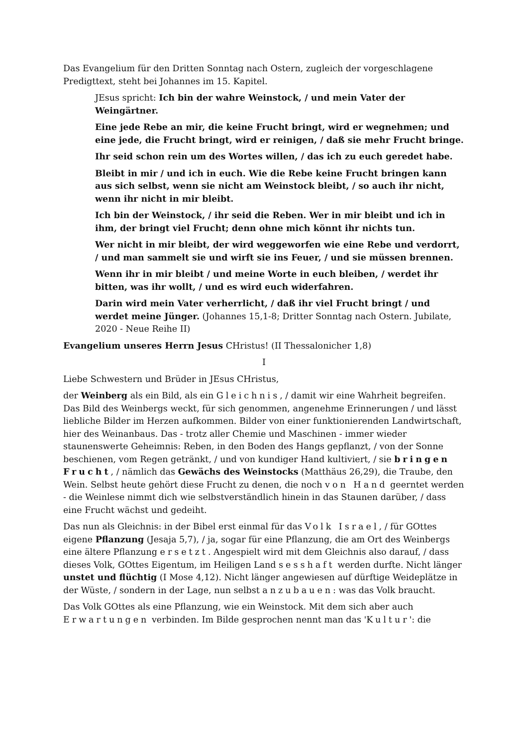Das Evangelium für den Dritten Sonntag nach Ostern, zugleich der vorgeschlagene Predigttext, steht bei Johannes im 15. Kapitel.
JEsus spricht: Ich bin der wahre Weinstock, / und mein Vater der Weingärtner.
Eine jede Rebe an mir, die keine Frucht bringt, wird er wegnehmen; und eine jede, die Frucht bringt, wird er reinigen, / daß sie mehr Frucht bringe.
Ihr seid schon rein um des Wortes willen, / das ich zu euch geredet habe.
Bleibt in mir / und ich in euch. Wie die Rebe keine Frucht bringen kann aus sich selbst, wenn sie nicht am Weinstock bleibt, / so auch ihr nicht, wenn ihr nicht in mir bleibt.
Ich bin der Weinstock, / ihr seid die Reben. Wer in mir bleibt und ich in ihm, der bringt viel Frucht; denn ohne mich könnt ihr nichts tun.
Wer nicht in mir bleibt, der wird weggeworfen wie eine Rebe und verdorrt, / und man sammelt sie und wirft sie ins Feuer, / und sie müssen brennen.
Wenn ihr in mir bleibt / und meine Worte in euch bleiben, / werdet ihr bitten, was ihr wollt, / und es wird euch widerfahren.
Darin wird mein Vater verherrlicht, / daß ihr viel Frucht bringt / und werdet meine Jünger. (Johannes 15,1-8; Dritter Sonntag nach Ostern. Jubilate, 2020 - Neue Reihe II)
Evangelium unseres Herrn Jesus CHristus! (II Thessalonicher 1,8)
I
Liebe Schwestern und Brüder in JEsus CHristus,
der Weinberg als ein Bild, als ein Gleichnis, / damit wir eine Wahrheit begreifen. Das Bild des Weinbergs weckt, für sich genommen, angenehme Erinnerungen / und lässt liebliche Bilder im Herzen aufkommen. Bilder von einer funktionierenden Landwirtschaft, hier des Weinanbaus. Das - trotz aller Chemie und Maschinen - immer wieder staunenswerte Geheimnis: Reben, in den Boden des Hangs gepflanzt, / von der Sonne beschienen, vom Regen getränkt, / und von kundiger Hand kultiviert, / sie bringen Frucht, / nämlich das Gewächs des Weinstocks (Matthäus 26,29), die Traube, den Wein. Selbst heute gehört diese Frucht zu denen, die noch von Hand geerntet werden - die Weinlese nimmt dich wie selbstverständlich hinein in das Staunen darüber, / dass eine Frucht wächst und gedeiht.
Das nun als Gleichnis: in der Bibel erst einmal für das Volk Israel, / für GOttes eigene Pflanzung (Jesaja 5,7), / ja, sogar für eine Pflanzung, die am Ort des Weinbergs eine ältere Pflanzung ersetzt. Angespielt wird mit dem Gleichnis also darauf, / dass dieses Volk, GOttes Eigentum, im Heiligen Land sesshaft werden durfte. Nicht länger unstet und flüchtig (I Mose 4,12). Nicht länger angewiesen auf dürftige Weideplätze in der Wüste, / sondern in der Lage, nun selbst anzubauen: was das Volk braucht.
Das Volk GOttes als eine Pflanzung, wie ein Weinstock. Mit dem sich aber auch Erwartungen verbinden. Im Bilde gesprochen nennt man das 'Kultur': die